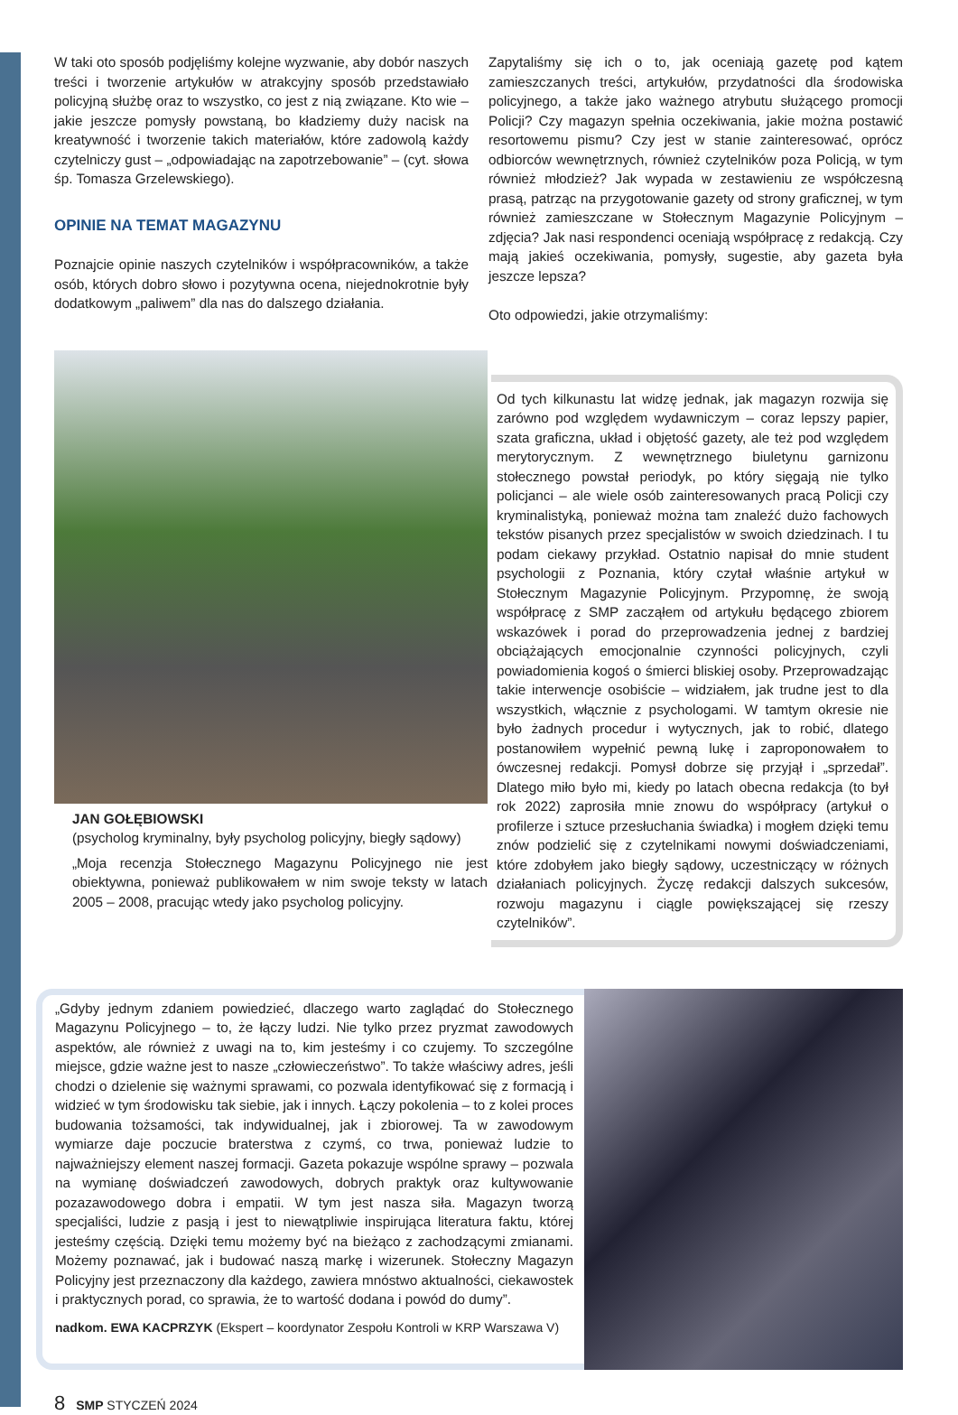W taki oto sposób podjęliśmy kolejne wyzwanie, aby dobór naszych treści i tworzenie artykułów w atrakcyjny sposób przedstawiało policyjną służbę oraz to wszystko, co jest z nią związane. Kto wie – jakie jeszcze pomysły powstaną, bo kładziemy duży nacisk na kreatywność i tworzenie takich materiałów, które zadowolą każdy czytelniczy gust – „odpowiadając na zapotrzebowanie” – (cyt. słowa śp. Tomasza Grzelewskiego).
OPINIE NA TEMAT MAGAZYNU
Poznajcie opinie naszych czytelników i współpracowników, a także osób, których dobro słowo i pozytywna ocena, niejednokrotnie były dodatkowym „paliwem” dla nas do dalszego działania.
Zapytaliśmy się ich o to, jak oceniają gazetę pod kątem zamieszczanych treści, artykułów, przydatności dla środowiska policyjnego, a także jako ważnego atrybutu służącego promocji Policji? Czy magazyn spełnia oczekiwania, jakie można postawić resortowemu pismu? Czy jest w stanie zainteresować, oprócz odbiorców wewnętrznych, również czytelników poza Policją, w tym również młodzież? Jak wypada w zestawieniu ze współczesną prasą, patrząc na przygotowanie gazety od strony graficznej, w tym również zamieszczane w Stołecznym Magazynie Policyjnym – zdjęcia? Jak nasi respondenci oceniają współpracę z redakcją. Czy mają jakieś oczekiwania, pomysły, sugestie, aby gazeta była jeszcze lepsza?
Oto odpowiedzi, jakie otrzymaliśmy:
JAN GOŁĘBIOWSKI
(psycholog kryminalny, były psycholog policyjny, biegły sądowy)
„Moja recenzja Stołecznego Magazynu Policyjnego nie jest obiektywna, ponieważ publikowałem w nim swoje teksty w latach 2005 – 2008, pracując wtedy jako psycholog policyjny.
Od tych kilkunastu lat widzę jednak, jak magazyn rozwija się zarówno pod względem wydawniczym – coraz lepszy papier, szata graficzna, układ i objętość gazety, ale też pod względem merytorycznym. Z wewnętrznego biuletynu garnizonu stołecznego powstał periodyk, po który sięgają nie tylko policjanci – ale wiele osób zainteresowanych pracą Policji czy kryminalistyką, ponieważ można tam znaleźć dużo fachowych tekstów pisanych przez specjalistów w swoich dziedzinach. I tu podam ciekawy przykład. Ostatnio napisał do mnie student psychologii z Poznania, który czytał właśnie artykuł w Stołecznym Magazynie Policyjnym. Przypomnę, że swoją współpracę z SMP zacząłem od artykułu będącego zbiorem wskazówek i porad do przeprowadzenia jednej z bardziej obciążających emocjonalnie czynności policyjnych, czyli powiadomienia kogoś o śmierci bliskiej osoby. Przeprowadzając takie interwencje osobiście – widziałem, jak trudne jest to dla wszystkich, włącznie z psychologami. W tamtym okresie nie było żadnych procedur i wytycznych, jak to robić, dlatego postanowiłem wypełnić pewną lukę i zaproponowałem to ówczesnej redakcji. Pomysł dobrze się przyjął i „sprzedał”. Dlatego miło było mi, kiedy po latach obecna redakcja (to był rok 2022) zaprosiła mnie znowu do współpracy (artykuł o profilerze i sztuce przesłuchania świadka) i mogłem dzięki temu znów podzielić się z czytelnikami nowymi doświadczeniami, które zdobyłem jako biegły sądowy, uczestniczący w różnych działaniach policyjnych. Życzę redakcji dalszych sukcesów, rozwoju magazynu i ciągle powiększającej się rzeszy czytelników”.
„Gdyby jednym zdaniem powiedzieć, dlaczego warto zaglądać do Stołecznego Magazynu Policyjnego – to, że łączy ludzi. Nie tylko przez pryzmat zawodowych aspektów, ale również z uwagi na to, kim jesteśmy i co czujemy. To szczególne miejsce, gdzie ważne jest to nasze „człowieczeństwo”. To także właściwy adres, jeśli chodzi o dzielenie się ważnymi sprawami, co pozwala identyfikować się z formacją i widzieć w tym środowisku tak siebie, jak i innych. Łączy pokolenia – to z kolei proces budowania tożsamości, tak indywidualnej, jak i zbiorowej. Ta w zawodowym wymiarze daje poczucie braterstwa z czymś, co trwa, ponieważ ludzie to najważniejszy element naszej formacji. Gazeta pokazuje wspólne sprawy – pozwala na wymianę doświadczeń zawodowych, dobrych praktyk oraz kultywowanie pozazawodowego dobra i empatii. W tym jest nasza siła. Magazyn tworzą specjaliści, ludzie z pasją i jest to niewątpliwie inspirująca literatura faktu, której jesteśmy częścią. Dzięki temu możemy być na bieżąco z zachodzącymi zmianami. Możemy poznawać, jak i budować naszą markę i wizerunek. Stołeczny Magazyn Policyjny jest przeznaczony dla każdego, zawiera mnóstwo aktualności, ciekawostek i praktycznych porad, co sprawia, że to wartość dodana i powód do dumy”.
nadkom. EWA KACPRZYK (Ekspert – koordynator Zespołu Kontroli w KRP Warszawa V)
8 SMP STYCZEŃ 2024